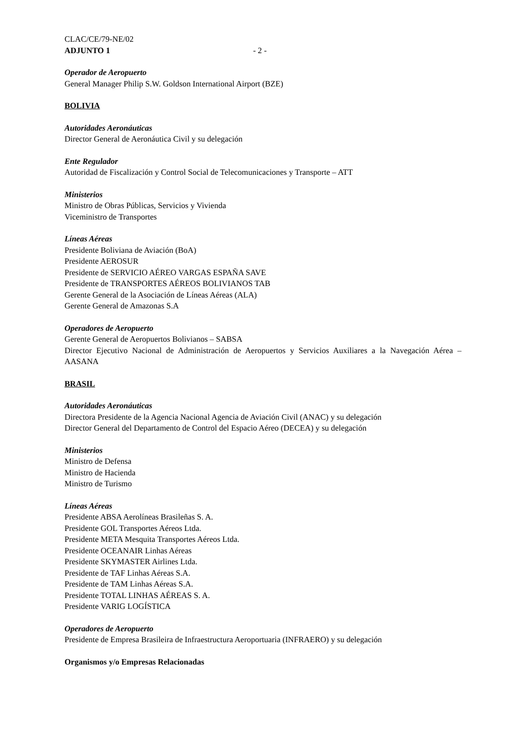CLAC/CE/79-NE/02
ADJUNTO 1 - 2 -
Operador de Aeropuerto
General Manager Philip S.W. Goldson International Airport (BZE)
BOLIVIA
Autoridades Aeronáuticas
Director General de Aeronáutica Civil y su delegación
Ente Regulador
Autoridad de Fiscalización y Control Social de Telecomunicaciones y Transporte – ATT
Ministerios
Ministro de Obras Públicas, Servicios y Vivienda
Viceministro de Transportes
Líneas Aéreas
Presidente Boliviana de Aviación (BoA)
Presidente AEROSUR
Presidente de SERVICIO AÉREO VARGAS ESPAÑA SAVE
Presidente de TRANSPORTES AÉREOS BOLIVIANOS TAB
Gerente General de la Asociación de Líneas Aéreas (ALA)
Gerente General de Amazonas S.A
Operadores de Aeropuerto
Gerente General de Aeropuertos Bolivianos – SABSA
Director Ejecutivo Nacional de Administración de Aeropuertos y Servicios Auxiliares a la Navegación Aérea – AASANA
BRASIL
Autoridades Aeronáuticas
Directora Presidente de la Agencia Nacional Agencia de Aviación Civil (ANAC) y su delegación
Director General del Departamento de Control del Espacio Aéreo (DECEA) y su delegación
Ministerios
Ministro de Defensa
Ministro de Hacienda
Ministro de Turismo
Líneas Aéreas
Presidente ABSA Aerolíneas Brasileñas S. A.
Presidente GOL Transportes Aéreos Ltda.
Presidente META Mesquita Transportes Aéreos Ltda.
Presidente OCEANAIR Linhas Aéreas
Presidente SKYMASTER Airlines Ltda.
Presidente de TAF Linhas Aéreas S.A.
Presidente de TAM Linhas Aéreas S.A.
Presidente TOTAL LINHAS AÉREAS S. A.
Presidente VARIG LOGÍSTICA
Operadores de Aeropuerto
Presidente de Empresa Brasileira de Infraestructura Aeroportuaria (INFRAERO) y su delegación
Organismos y/o Empresas Relacionadas